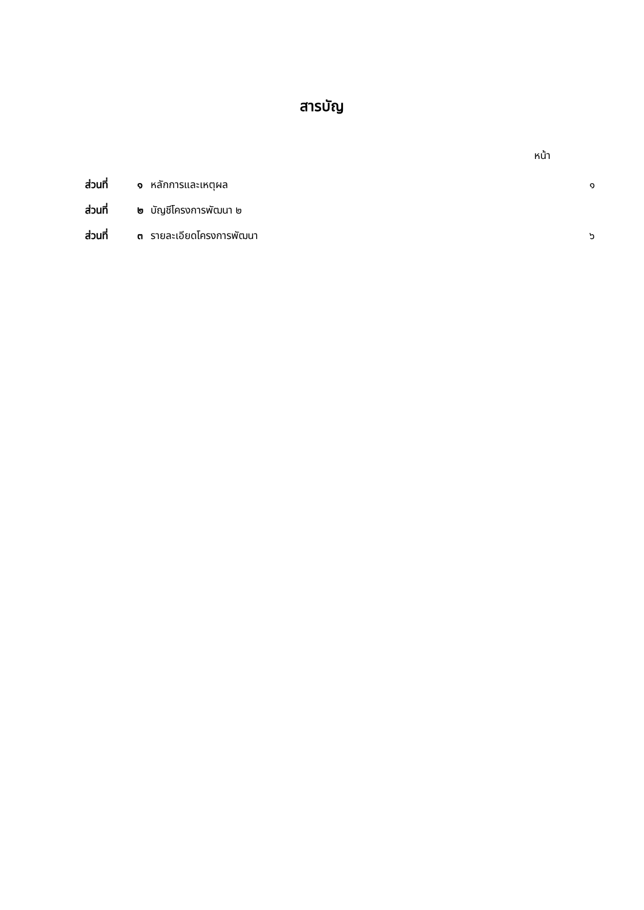สารบัญ
หน้า
ส่วนที่ ๑ หลักการและเหตุผล ๑
ส่วนที่ ๒ บัญชีโครงการพัฒนา ๒
ส่วนที่ ๓ รายละเอียดโครงการพัฒนา ๖